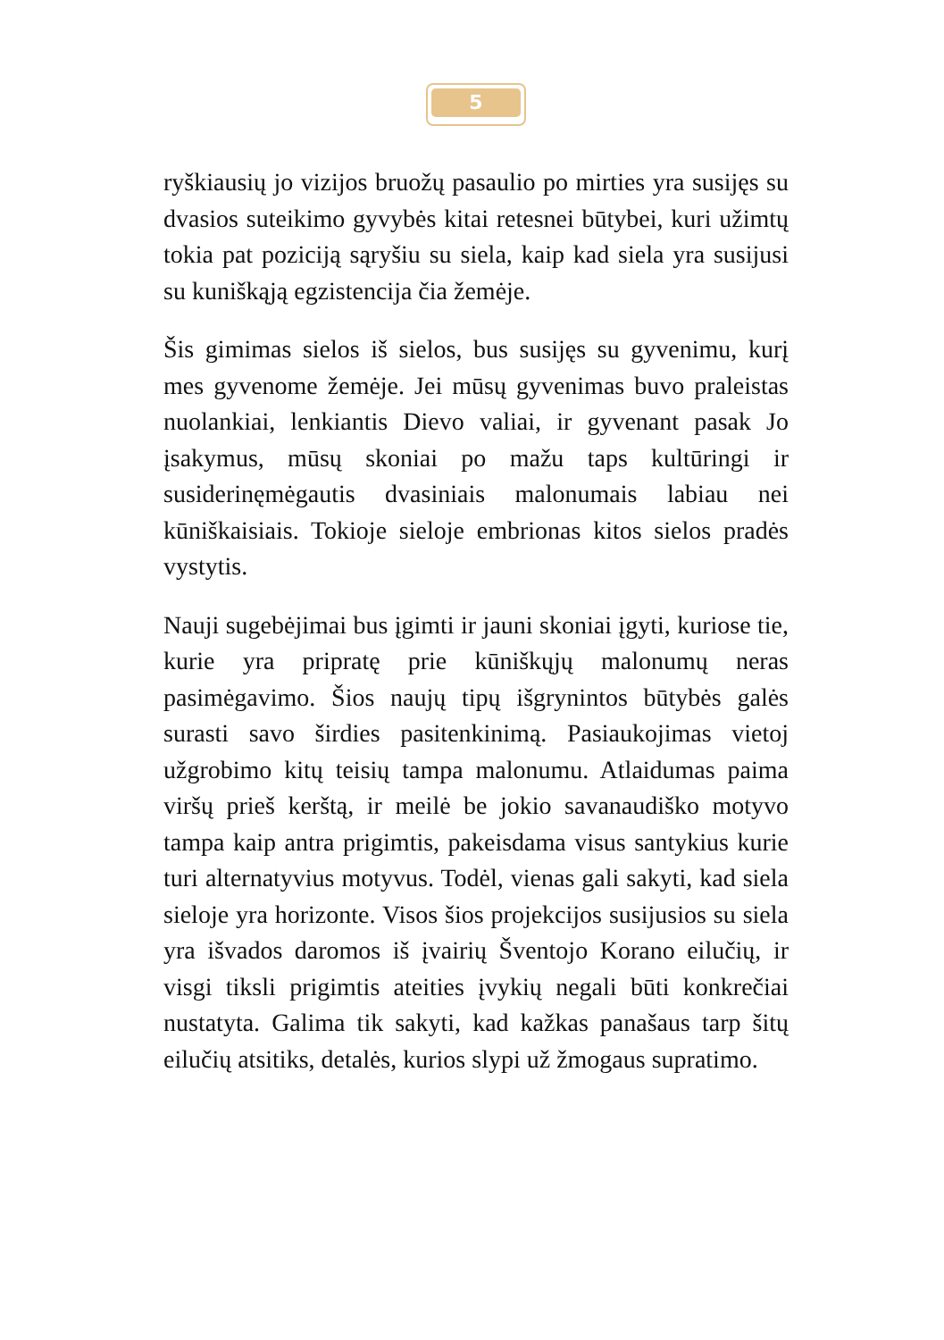5
ryškiausių jo vizijos bruožų pasaulio po mirties yra susijęs su dvasios suteikimo gyvybės kitai retesnei būtybei, kuri užimtų tokia pat poziciją sąryšiu su siela, kaip kad siela yra susijusi su kuniškąją egzistencija čia žemėje.
Šis gimimas sielos iš sielos, bus susijęs su gyvenimu, kurį mes gyvenome žemėje. Jei mūsų gyvenimas buvo praleistas nuolankiai, lenkiantis Dievo valiai, ir gyvenant pasak Jo įsakymus, mūsų skoniai po mažu taps kultūringi ir susiderinęmėgautis dvasiniais malonumais labiau nei kūniškaisiais. Tokioje sieloje embrionas kitos sielos pradės vystytis.
Nauji sugebėjimai bus įgimti ir jauni skoniai įgyti, kuriose tie, kurie yra pripratę prie kūniškųjų malonumų neras pasimėgavimo. Šios naujų tipų išgrynintos būtybės galės surasti savo širdies pasitenkinimą. Pasiaukojimas vietoj užgrobimo kitų teisių tampa malonumu. Atlaidumas paima viršų prieš kerštą, ir meilė be jokio savanaudiško motyvo tampa kaip antra prigimtis, pakeisdama visus santykius kurie turi alternatyvius motyvus. Todėl, vienas gali sakyti, kad siela sieloje yra horizonte. Visos šios projekcijos susijusios su siela yra išvados daromos iš įvairių Šventojo Korano eilučių, ir visgi tiksli prigimtis ateities įvykių negali būti konkrečiai nustatyta. Galima tik sakyti, kad kažkas panašaus tarp šitų eilučių atsitiks, detalės, kurios slypi už žmogaus supratimo.